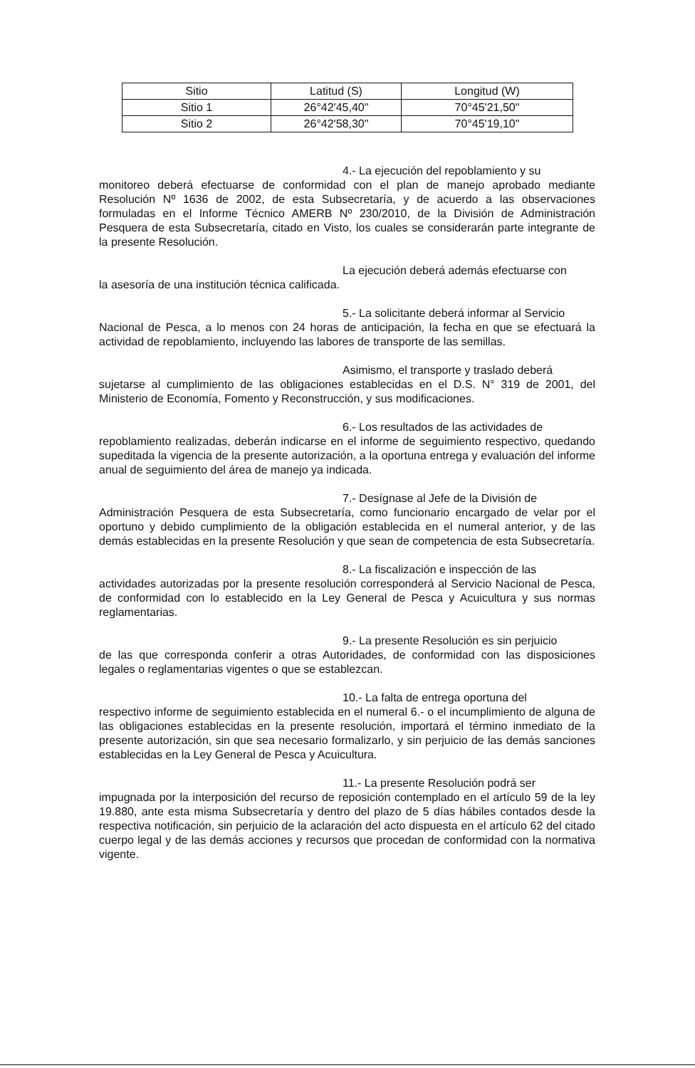| Sitio | Latitud (S) | Longitud (W) |
| --- | --- | --- |
| Sitio 1 | 26°42'45,40" | 70°45'21,50" |
| Sitio 2 | 26°42'58,30" | 70°45'19,10" |
4.- La ejecución del repoblamiento y su
monitoreo deberá efectuarse de conformidad con el plan de manejo aprobado mediante Resolución Nº 1636 de 2002, de esta Subsecretaría, y de acuerdo a las observaciones formuladas en el Informe Técnico AMERB Nº 230/2010, de la División de Administración Pesquera de esta Subsecretaría, citado en Visto, los cuales se considerarán parte integrante de la presente Resolución.
La ejecución deberá además efectuarse con
la asesoría de una institución técnica calificada.
5.- La solicitante deberá informar al Servicio
Nacional de Pesca, a lo menos con 24 horas de anticipación, la fecha en que se efectuará la actividad de repoblamiento, incluyendo las labores de transporte de las semillas.
Asimismo, el transporte y traslado deberá
sujetarse al cumplimiento de las obligaciones establecidas en el D.S. N° 319 de 2001, del Ministerio de Economía, Fomento y Reconstrucción, y sus modificaciones.
6.- Los resultados de las actividades de
repoblamiento realizadas, deberán indicarse en el informe de seguimiento respectivo, quedando supeditada la vigencia de la presente autorización, a la oportuna entrega y evaluación del informe anual de seguimiento del área de manejo ya indicada.
7.- Desígnase al Jefe de la División de
Administración Pesquera de esta Subsecretaría, como funcionario encargado de velar por el oportuno y debido cumplimiento de la obligación establecida en el numeral anterior, y de las demás establecidas en la presente Resolución y que sean de competencia de esta Subsecretaría.
8.- La fiscalización e inspección de las
actividades autorizadas por la presente resolución corresponderá al Servicio Nacional de Pesca, de conformidad con lo establecido en la Ley General de Pesca y Acuicultura y sus normas reglamentarias.
9.- La presente Resolución es sin perjuicio
de las que corresponda conferir a otras Autoridades, de conformidad con las disposiciones legales o reglamentarias vigentes o que se establezcan.
10.- La falta de entrega oportuna del
respectivo informe de seguimiento establecida en el numeral 6.- o el incumplimiento de alguna de las obligaciones establecidas en la presente resolución, importará el término inmediato de la presente autorización, sin que sea necesario formalizarlo, y sin perjuicio de las demás sanciones establecidas en la Ley General de Pesca y Acuicultura.
11.- La presente Resolución podrá ser
impugnada por la interposición del recurso de reposición contemplado en el artículo 59 de la ley 19.880, ante esta misma Subsecretaría y dentro del plazo de 5 días hábiles contados desde la respectiva notificación, sin perjuicio de la aclaración del acto dispuesta en el artículo 62 del citado cuerpo legal y de las demás acciones y recursos que procedan de conformidad con la normativa vigente.